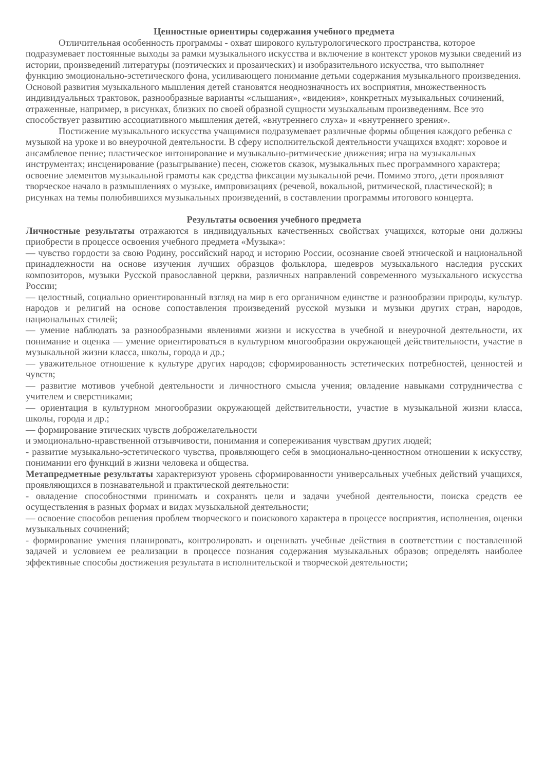Ценностные ориентиры содержания учебного предмета
Отличительная особенность программы - охват широкого культурологического пространства, которое подразумевает постоянные выходы за рамки музыкального искусства и включение в контекст уроков музыки сведений из истории, произведений литературы (поэтических и прозаических) и изобразительного искусства, что выполняет функцию эмоционально-эстетического фона, усиливающего понимание детьми содержания музыкального произведения. Основой развития музыкального мышления детей становятся неоднозначность их восприятия, множественность индивидуальных трактовок, разнообразные варианты «слышания», «видения», конкретных музыкальных сочинений, отраженные, например, в рисунках, близких по своей образной сущности музыкальным произведениям. Все это способствует развитию ассоциативного мышления детей, «внутреннего слуха» и «внутреннего зрения».
Постижение музыкального искусства учащимися подразумевает различные формы общения каждого ребенка с музыкой на уроке и во внеурочной деятельности. В сферу исполнительской деятельности учащихся входят: хоровое и ансамблевое пение; пластическое интонирование и музыкально-ритмические движения; игра на музыкальных инструментах; инсценирование (разыгрывание) песен, сюжетов сказок, музыкальных пьес программного характера; освоение элементов музыкальной грамоты как средства фиксации музыкальной речи. Помимо этого, дети проявляют творческое начало в размышлениях о музыке, импровизациях (речевой, вокальной, ритмической, пластической); в рисунках на темы полюбившихся музыкальных произведений, в составлении программы итогового концерта.
Результаты освоения учебного предмета
Личностные результаты отражаются в индивидуальных качественных свойствах учащихся, которые они должны приобрести в процессе освоения учебного предмета «Музыка»:
— чувство гордости за свою Родину, российский народ и историю России, осознание своей этнической и национальной принадлежности на основе изучения лучших образцов фольклора, шедевров музыкального наследия русских композиторов, музыки Русской православной церкви, различных направлений современного музыкального искусства России;
— целостный, социально ориентированный взгляд на мир в его органичном единстве и разнообразии природы, культур. народов и религий на основе сопоставления произведений русской музыки и музыки других стран, народов, национальных стилей;
— умение наблюдать за разнообразными явлениями жизни и искусства в учебной и внеурочной деятельности, их понимание и оценка — умение ориентироваться в культурном многообразии окружающей действительности, участие в музыкальной жизни класса, школы, города и др.;
— уважительное отношение к культуре других народов; сформированность эстетических потребностей, ценностей и чувств;
— развитие мотивов учебной деятельности и личностного смысла учения; овладение навыками сотрудничества с учителем и сверстниками;
— ориентация в культурном многообразии окружающей действительности, участие в музыкальной жизни класса, школы, города и др.;
— формирование этических чувств доброжелательности
и эмоционально-нравственной отзывчивости, понимания и сопереживания чувствам других людей;
- развитие музыкально-эстетического чувства, проявляющего себя в эмоционально-ценностном отношении к искусству, понимании его функций в жизни человека и общества.
Метапредметные результаты характеризуют уровень сформированности универсальных учебных действий учащихся, проявляющихся в познавательной и практической деятельности:
- овладение способностями принимать и сохранять цели и задачи учебной деятельности, поиска средств ее осуществления в разных формах и видах музыкальной деятельности;
— освоение способов решения проблем творческого и поискового характера в процессе восприятия, исполнения, оценки музыкальных сочинений;
- формирование умения планировать, контролировать и оценивать учебные действия в соответствии с поставленной задачей и условием ее реализации в процессе познания содержания музыкальных образов; определять наиболее эффективные способы достижения результата в исполнительской и творческой деятельности;